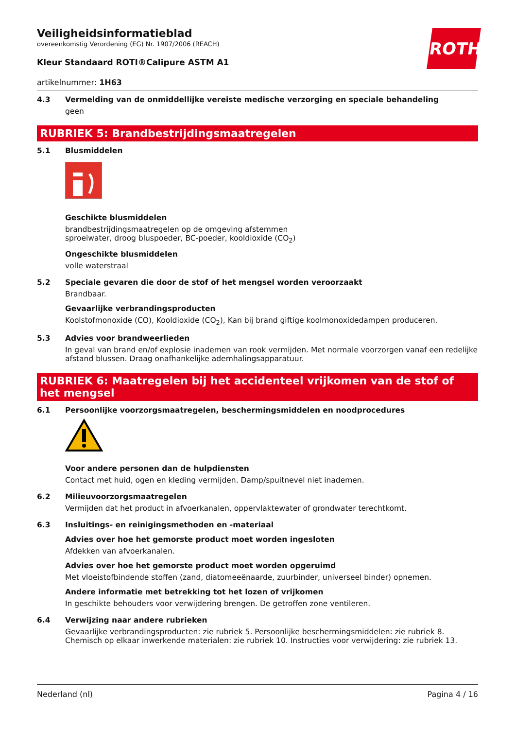Veiligheidsinformatieblad
overeenkomstig Verordening (EG) Nr. 1907/2006 (REACH)
ROTH
Kleur Standaard ROTI®Calipure ASTM A1
artikelnummer: 1H63
4.3 Vermelding van de onmiddellijke vereiste medische verzorging en speciale behandeling
geen
RUBRIEK 5: Brandbestrijdingsmaatregelen
5.1 Blusmiddelen
Geschikte blusmiddelen
brandbestrijdingsmaatregelen op de omgeving afstemmen
sproeiwater, droog bluspoeder, BC-poeder, kooldioxide (CO<sub>2</sub>)
Ongeschikte blusmiddelen
volle waterstraal
5.2 Speciale gevaren die door de stof of het mengsel worden veroorzaakt
Brandbaar.
Gevaarlijke verbrandingsproducten
Koolstofmonoxide (CO), Kooldioxide (CO<sub>2</sub>), Kan bij brand giftige koolmonoxidedampen produceren.
5.3 Advies voor brandweerlieden
In geval van brand en/of explosie inademen van rook vermijden. Met normale voorzorgen vanaf een redelijke afstand blussen. Draag onafhankelijke ademhalingsapparatuur.
RUBRIEK 6: Maatregelen bij het accidenteel vrijkomen van de stof of het mengsel
6.1 Persoonlijke voorzorgsmaatregelen, beschermingsmiddelen en noodprocedures
Voor andere personen dan de hulpdiensten
Contact met huid, ogen en kleding vermijden. Damp/spuitnevel niet inademen.
6.2 Milieuvoorzorgsmaatregelen
Vermijden dat het product in afvoerkanalen, oppervlaktewater of grondwater terechtkomt.
6.3 Insluitings- en reinigingsmethoden en -materiaal
Advies over hoe het gemorste product moet worden ingesloten
Afdekken van afvoerkanalen.
Advies over hoe het gemorste product moet worden opgeruimd
Met vloeistofbindende stoffen (zand, diatomeeënaarde, zuurbinder, universeel binder) opnemen.
Andere informatie met betrekking tot het lozen of vrijkomen
In geschikte behouders voor verwijdering brengen. De getroffen zone ventileren.
6.4 Verwijzing naar andere rubrieken
Gevaarlijke verbrandingsproducten: zie rubriek 5. Persoonlijke beschermingsmiddelen: zie rubriek 8. Chemisch op elkaar inwerkende materialen: zie rubriek 10. Instructies voor verwijdering: zie rubriek 13.
Nederland (nl) Pagina 4 / 16